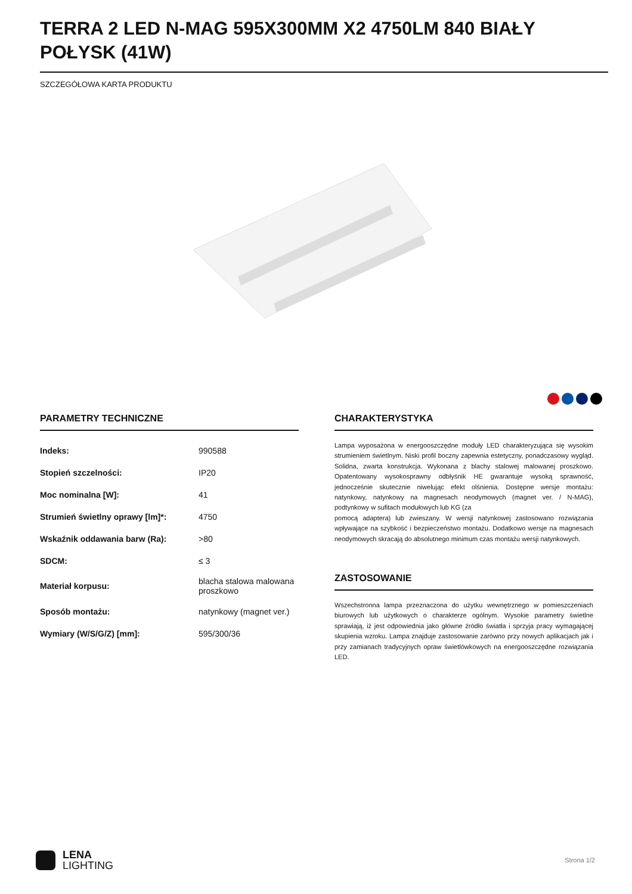TERRA 2 LED N-MAG 595X300MM X2 4750LM 840 BIAŁY POŁYSK (41W)
SZCZEGÓŁOWA KARTA PRODUKTU
PARAMETRY TECHNICZNE
| Indeks: | 990588 |
| Stopień szczelności: | IP20 |
| Moc nominalna [W]: | 41 |
| Strumień świetlny oprawy [lm]*: | 4750 |
| Wskaźnik oddawania barw (Ra): | >80 |
| SDCM: | ≤ 3 |
| Materiał korpusu: | blacha stalowa malowana proszkowo |
| Sposób montażu: | natynkowy (magnet ver.) |
| Wymiary (W/S/G/Z) [mm]: | 595/300/36 |
CHARAKTERYSTYKA
Lampa wyposażona w energooszczędne moduły LED charakteryzująca się wysokim strumieniem świetlnym. Niski profil boczny zapewnia estetyczny, ponadczasowy wygląd. Solidna, zwarta konstrukcja. Wykonana z blachy stalowej malowanej proszkowo. Opatentowany wysokosprawny odbłyśnik HE gwarantuje wysoką sprawność, jednocześnie skutecznie niwelując efekt olśnienia. Dostępne wersje montażu: natynkowy, natynkowy na magnesach neodymowych (magnet ver. / N-MAG), podtynkowy w sufitach modułowych lub KG (za
pomocą adaptera) lub zwieszany. W wersji natynkowej zastosowano rozwiązania wpływające na szybkość i bezpieczeństwo montażu. Dodatkowo wersje na magnesach neodymowych skracają do absolutnego minimum czas montażu wersji natynkowych.
ZASTOSOWANIE
Wszechstronna lampa przeznaczona do użytku wewnętrznego w pomieszczeniach biurowych lub użytkowych o charakterze ogólnym. Wysokie parametry świetlne sprawiają, iż jest odpowiednia jako główne źródło światła i sprzyja pracy wymagającej skupienia wzroku. Lampa znajduje zastosowanie zarówno przy nowych aplikacjach jak i przy zamianach tradycyjnych opraw świetlówkowych na energooszczędne rozwiązania LED.
LENA
LIGHTING
Strona 1/2